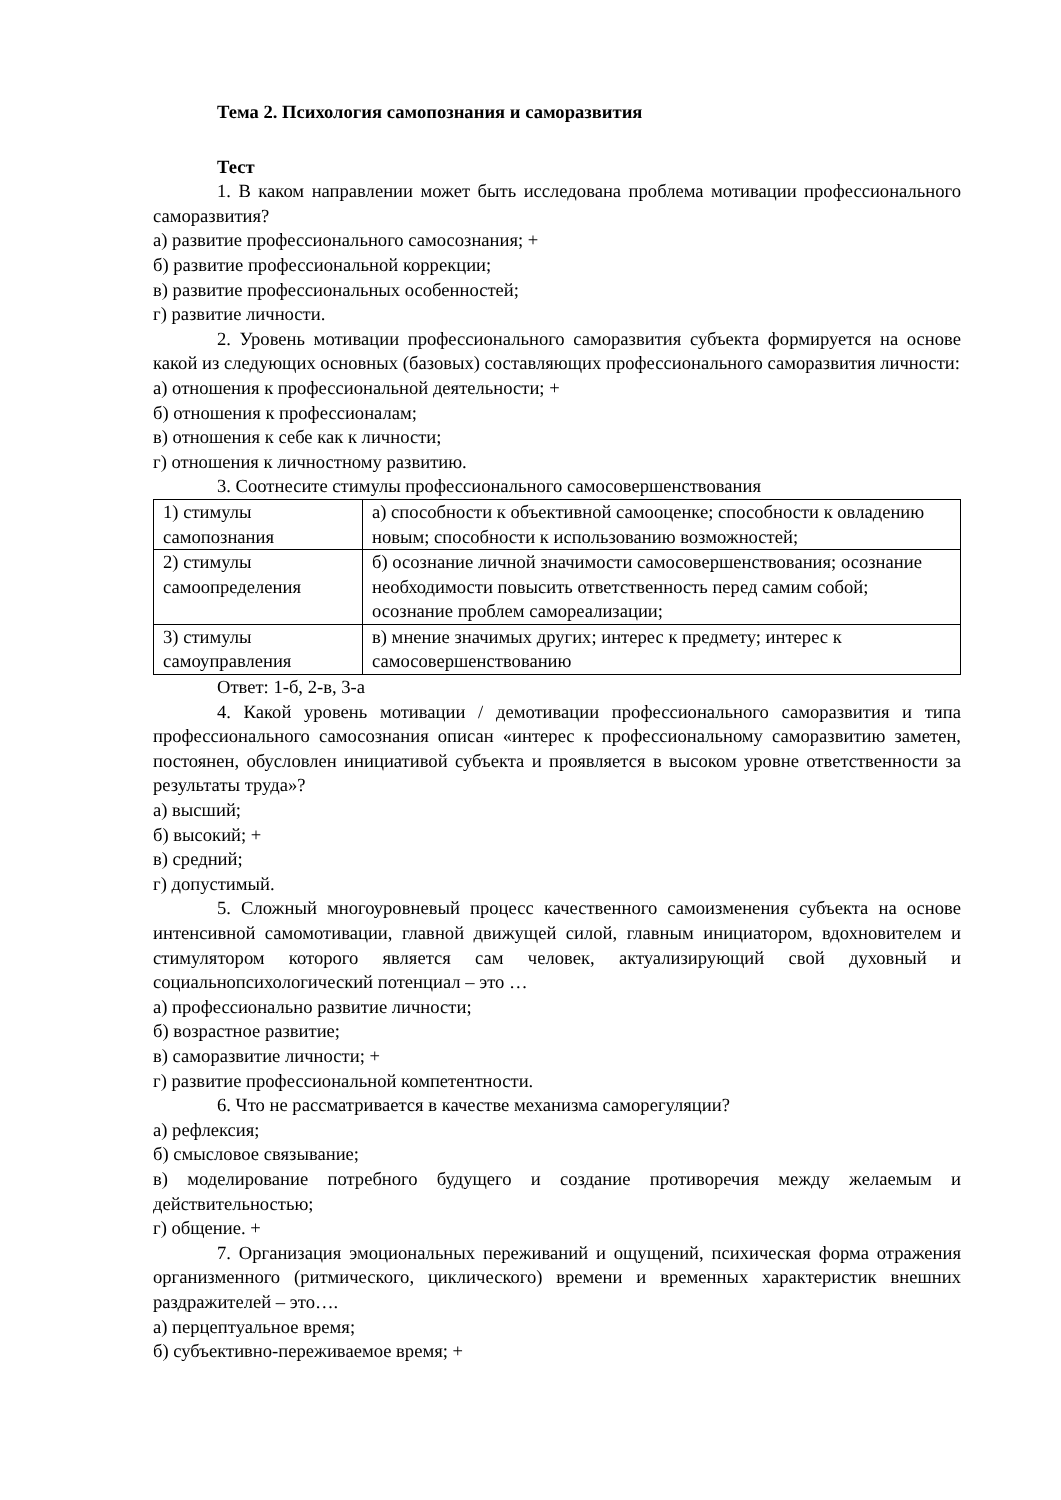Тема 2. Психология самопознания и саморазвития
Тест
1. В каком направлении может быть исследована проблема мотивации профессионального саморазвития?
а) развитие профессионального самосознания; +
б) развитие профессиональной коррекции;
в) развитие профессиональных особенностей;
г) развитие личности.
2. Уровень мотивации профессионального саморазвития субъекта формируется на основе какой из следующих основных (базовых) составляющих профессионального саморазвития личности:
а) отношения к профессиональной деятельности; +
б) отношения к профессионалам;
в) отношения к себе как к личности;
г) отношения к личностному развитию.
3. Соотнесите стимулы профессионального самосовершенствования
| 1) стимулы самопознания | а) способности к объективной самооценке; способности к овладению новым; способности к использованию возможностей; |
| 2) стимулы самоопределения | б) осознание личной значимости самосовершенствования; осознание необходимости повысить ответственность перед самим собой; осознание проблем самореализации; |
| 3) стимулы самоуправления | в) мнение значимых других; интерес к предмету; интерес к самосовершенствованию |
Ответ: 1-б, 2-в, 3-а
4. Какой уровень мотивации / демотивации профессионального саморазвития и типа профессионального самосознания описан «интерес к профессиональному саморазвитию заметен, постоянен, обусловлен инициативой субъекта и проявляется в высоком уровне ответственности за результаты труда»?
а) высший;
б) высокий; +
в) средний;
г) допустимый.
5. Сложный многоуровневый процесс качественного самоизменения субъекта на основе интенсивной самомотивации, главной движущей силой, главным инициатором, вдохновителем и стимулятором которого является сам человек, актуализирующий свой духовный и социальнопсихологический потенциал – это …
а) профессионально развитие личности;
б) возрастное развитие;
в) саморазвитие личности; +
г) развитие профессиональной компетентности.
6. Что не рассматривается в качестве механизма саморегуляции?
а) рефлексия;
б) смысловое связывание;
в) моделирование потребного будущего и создание противоречия между желаемым и действительностью;
г) общение. +
7. Организация эмоциональных переживаний и ощущений, психическая форма отражения организменного (ритмического, циклического) времени и временных характеристик внешних раздражителей – это….
а) перцептуальное время;
б) субъективно-переживаемое время; +